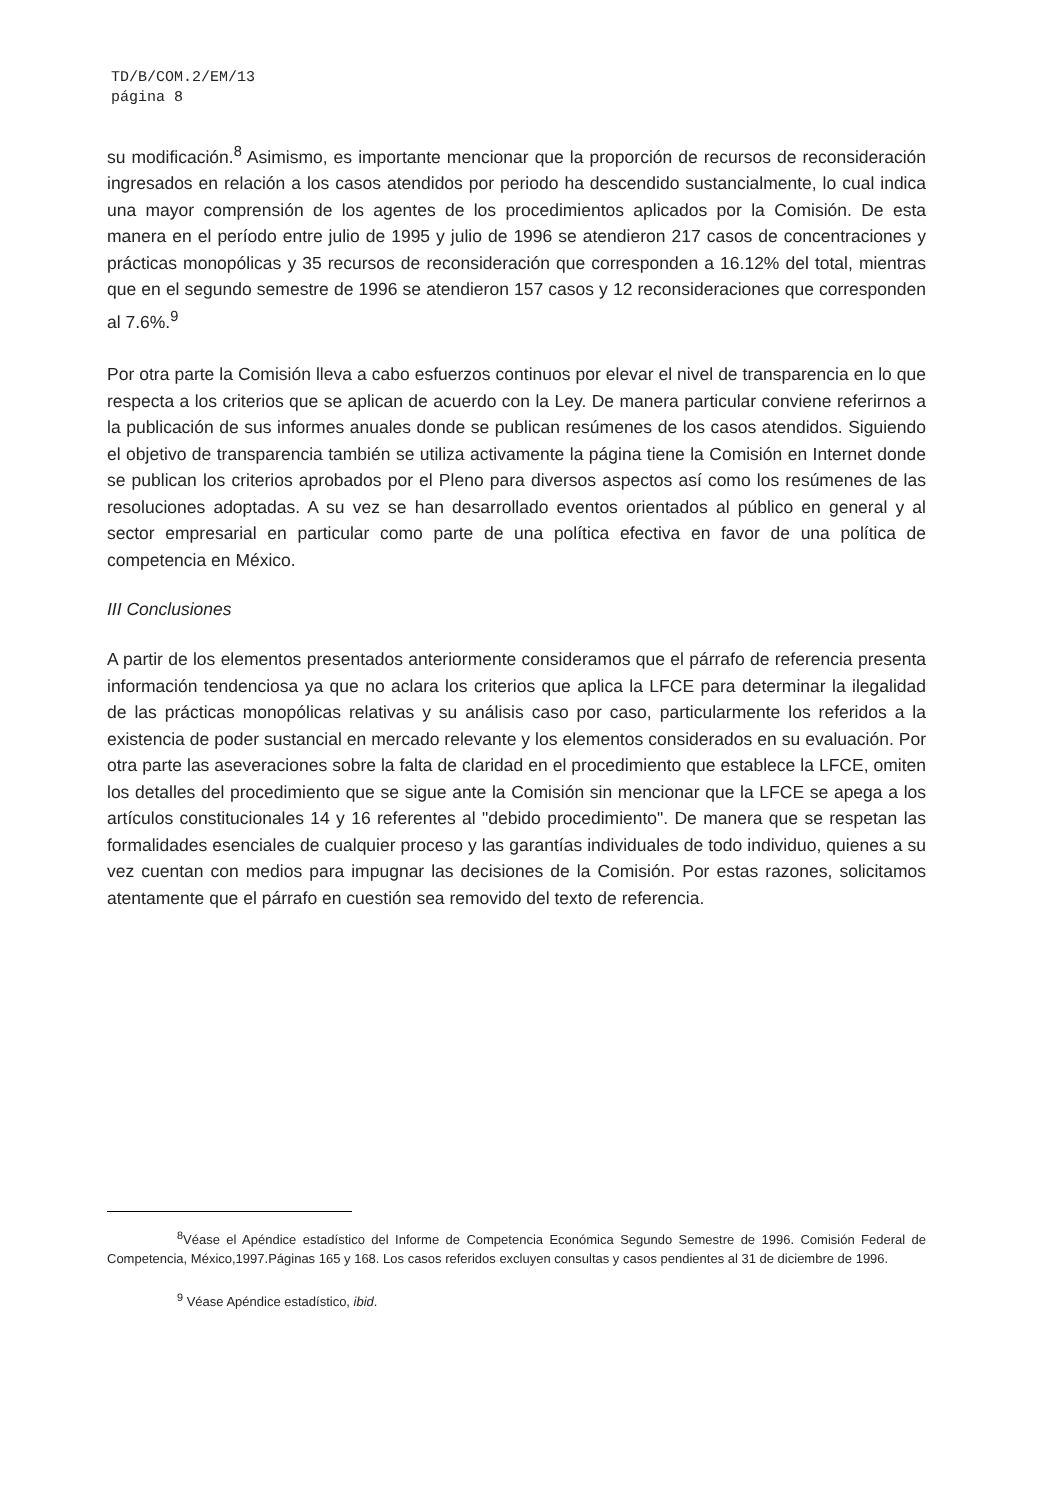TD/B/COM.2/EM/13
página 8
su modificación.<sup>8</sup> Asimismo, es importante mencionar que la proporción de recursos de reconsideración ingresados en relación a los casos atendidos por periodo ha descendido sustancialmente, lo cual indica una mayor comprensión de los agentes de los procedimientos aplicados por la Comisión. De esta manera en el período entre julio de 1995 y julio de 1996 se atendieron 217 casos de concentraciones y prácticas monopólicas y 35 recursos de reconsideración que corresponden a 16.12% del total, mientras que en el segundo semestre de 1996 se atendieron 157 casos y 12 reconsideraciones que corresponden al 7.6%.<sup>9</sup>
Por otra parte la Comisión lleva a cabo esfuerzos continuos por elevar el nivel de transparencia en lo que respecta a los criterios que se aplican de acuerdo con la Ley. De manera particular conviene referirnos a la publicación de sus informes anuales donde se publican resúmenes de los casos atendidos. Siguiendo el objetivo de transparencia también se utiliza activamente la página tiene la Comisión en Internet donde se publican los criterios aprobados por el Pleno para diversos aspectos así como los resúmenes de las resoluciones adoptadas. A su vez se han desarrollado eventos orientados al público en general y al sector empresarial en particular como parte de una política efectiva en favor de una política de competencia en México.
III Conclusiones
A partir de los elementos presentados anteriormente consideramos que el párrafo de referencia presenta información tendenciosa ya que no aclara los criterios que aplica la LFCE para determinar la ilegalidad de las prácticas monopólicas relativas y su análisis caso por caso, particularmente los referidos a la existencia de poder sustancial en mercado relevante y los elementos considerados en su evaluación. Por otra parte las aseveraciones sobre la falta de claridad en el procedimiento que establece la LFCE, omiten los detalles del procedimiento que se sigue ante la Comisión sin mencionar que la LFCE se apega a los artículos constitucionales 14 y 16 referentes al "debido procedimiento". De manera que se respetan las formalidades esenciales de cualquier proceso y las garantías individuales de todo individuo, quienes a su vez cuentan con medios para impugnar las decisiones de la Comisión. Por estas razones, solicitamos atentamente que el párrafo en cuestión sea removido del texto de referencia.
<sup>8</sup> Véase el Apéndice estadístico del Informe de Competencia Económica Segundo Semestre de 1996. Comisión Federal de Competencia, México,1997.Páginas 165 y 168. Los casos referidos excluyen consultas y casos pendientes al 31 de diciembre de 1996.
<sup>9</sup> Véase Apéndice estadístico, ibid.